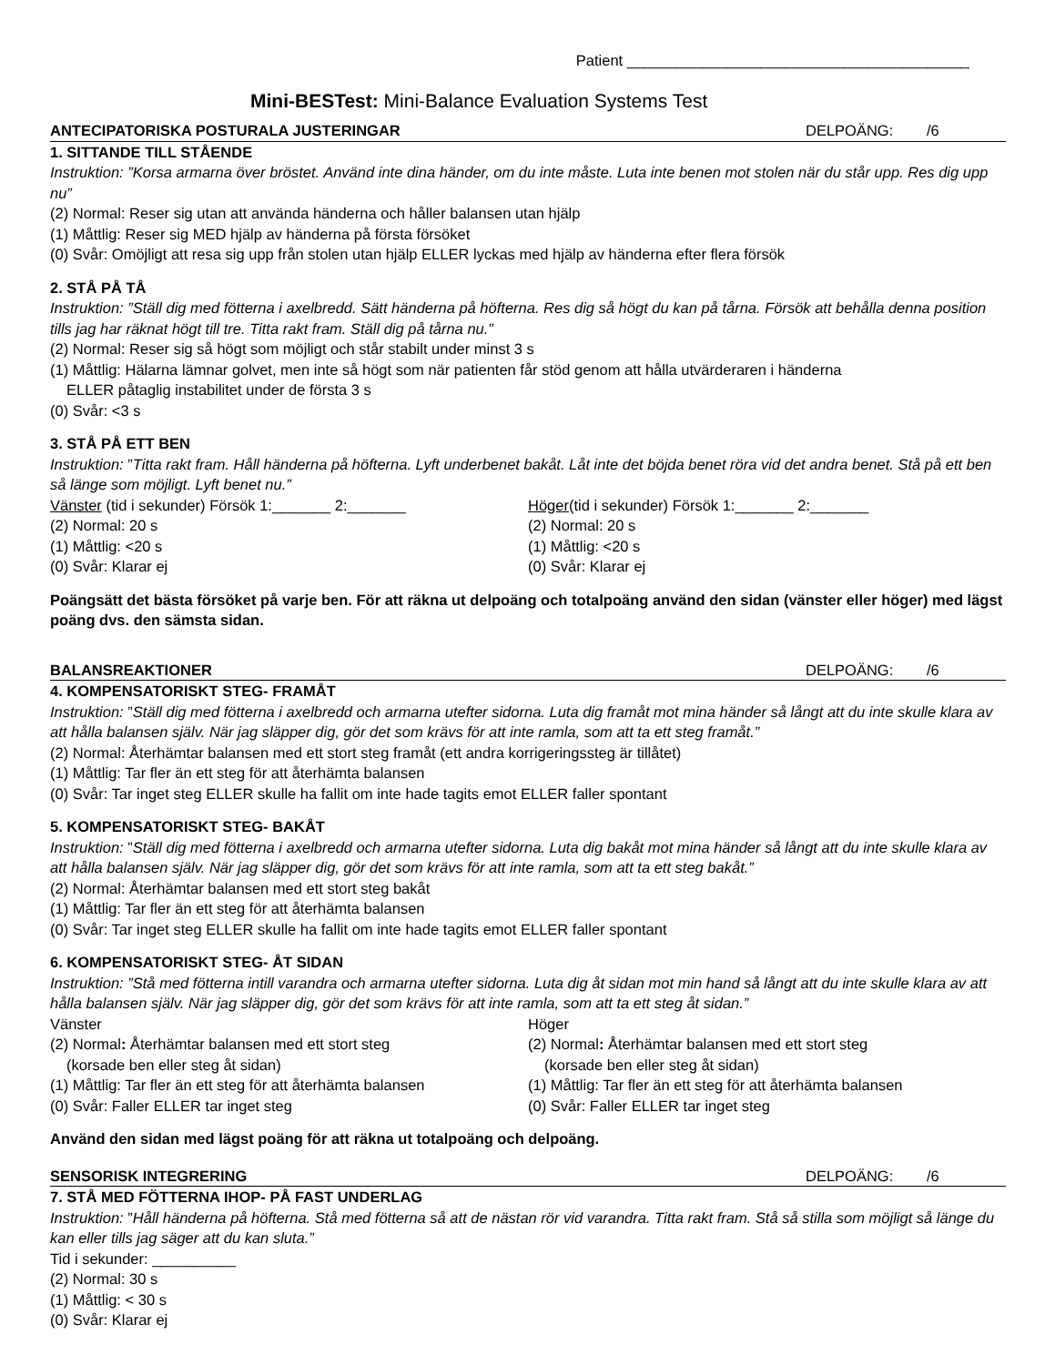Patient _________________________________________
Mini-BESTest: Mini-Balance Evaluation Systems Test
ANTECIPATORISKA POSTURALA JUSTERINGAR DELPOÄNG: /6
1. SITTANDE TILL STÅENDE
Instruktion: ”Korsa armarna över bröstet. Använd inte dina händer, om du inte måste. Luta inte benen mot stolen när du står upp. Res dig upp nu”
(2) Normal: Reser sig utan att använda händerna och håller balansen utan hjälp
(1) Måttlig: Reser sig MED hjälp av händerna på första försöket
(0) Svår: Omöjligt att resa sig upp från stolen utan hjälp ELLER lyckas med hjälp av händerna efter flera försök
2. STÅ PÅ TÅ
Instruktion: ”Ställ dig med fötterna i axelbredd. Sätt händerna på höfterna. Res dig så högt du kan på tårna. Försök att behålla denna position tills jag har räknat högt till tre. Titta rakt fram. Ställ dig på tårna nu.”
(2) Normal: Reser sig så högt som möjligt och står stabilt under minst 3 s
(1) Måttlig: Hälarna lämnar golvet, men inte så högt som när patienten får stöd genom att hålla utvärderaren i händerna
ELLER påtaglig instabilitet under de första 3 s
(0) Svår: <3 s
3. STÅ PÅ ETT BEN
Instruktion: ”Titta rakt fram. Håll händerna på höfterna. Lyft underbenet bakåt. Låt inte det böjda benet röra vid det andra benet. Stå på ett ben så länge som möjligt. Lyft benet nu.”
Vänster (tid i sekunder) Försök 1:_______ 2:_______
(2) Normal: 20 s
(1) Måttlig: <20 s
(0) Svår: Klarar ej
Höger(tid i sekunder) Försök 1:_______ 2:_______
(2) Normal: 20 s
(1) Måttlig: <20 s
(0) Svår: Klarar ej
Poängsätt det bästa försöket på varje ben. För att räkna ut delpoäng och totalpoäng använd den sidan (vänster eller höger) med lägst poäng dvs. den sämsta sidan.
BALANSREAKTIONER DELPOÄNG: /6
4. KOMPENSATORISKT STEG- FRAMÅT
Instruktion: ”Ställ dig med fötterna i axelbredd och armarna utefter sidorna. Luta dig framåt mot mina händer så långt att du inte skulle klara av att hålla balansen själv. När jag släpper dig, gör det som krävs för att inte ramla, som att ta ett steg framåt.”
(2) Normal: Återhämtar balansen med ett stort steg framåt (ett andra korrigeringssteg är tillåtet)
(1) Måttlig: Tar fler än ett steg för att återhämta balansen
(0) Svår: Tar inget steg ELLER skulle ha fallit om inte hade tagits emot ELLER faller spontant
5. KOMPENSATORISKT STEG- BAKÅT
Instruktion: ”Ställ dig med fötterna i axelbredd och armarna utefter sidorna. Luta dig bakåt mot mina händer så långt att du inte skulle klara av att hålla balansen själv. När jag släpper dig, gör det som krävs för att inte ramla, som att ta ett steg bakåt.”
(2) Normal: Återhämtar balansen med ett stort steg bakåt
(1) Måttlig: Tar fler än ett steg för att återhämta balansen
(0) Svår: Tar inget steg ELLER skulle ha fallit om inte hade tagits emot ELLER faller spontant
6. KOMPENSATORISKT STEG- ÅT SIDAN
Instruktion: ”Stå med fötterna intill varandra och armarna utefter sidorna. Luta dig åt sidan mot min hand så långt att du inte skulle klara av att hålla balansen själv. När jag släpper dig, gör det som krävs för att inte ramla, som att ta ett steg åt sidan.”
Vänster
(2) Normal: Återhämtar balansen med ett stort steg
(korsade ben eller steg åt sidan)
(1) Måttlig: Tar fler än ett steg för att återhämta balansen
(0) Svår: Faller ELLER tar inget steg
Höger
(2) Normal: Återhämtar balansen med ett stort steg
(korsade ben eller steg åt sidan)
(1) Måttlig: Tar fler än ett steg för att återhämta balansen
(0) Svår: Faller ELLER tar inget steg
Använd den sidan med lägst poäng för att räkna ut totalpoäng och delpoäng.
SENSORISK INTEGRERING DELPOÄNG: /6
7. STÅ MED FÖTTERNA IHOP- PÅ FAST UNDERLAG
Instruktion: ”Håll händerna på höfterna. Stå med fötterna så att de nästan rör vid varandra. Titta rakt fram. Stå så stilla som möjligt så länge du kan eller tills jag säger att du kan sluta.”
Tid i sekunder: __________
(2) Normal: 30 s
(1) Måttlig: < 30 s
(0) Svår: Klarar ej